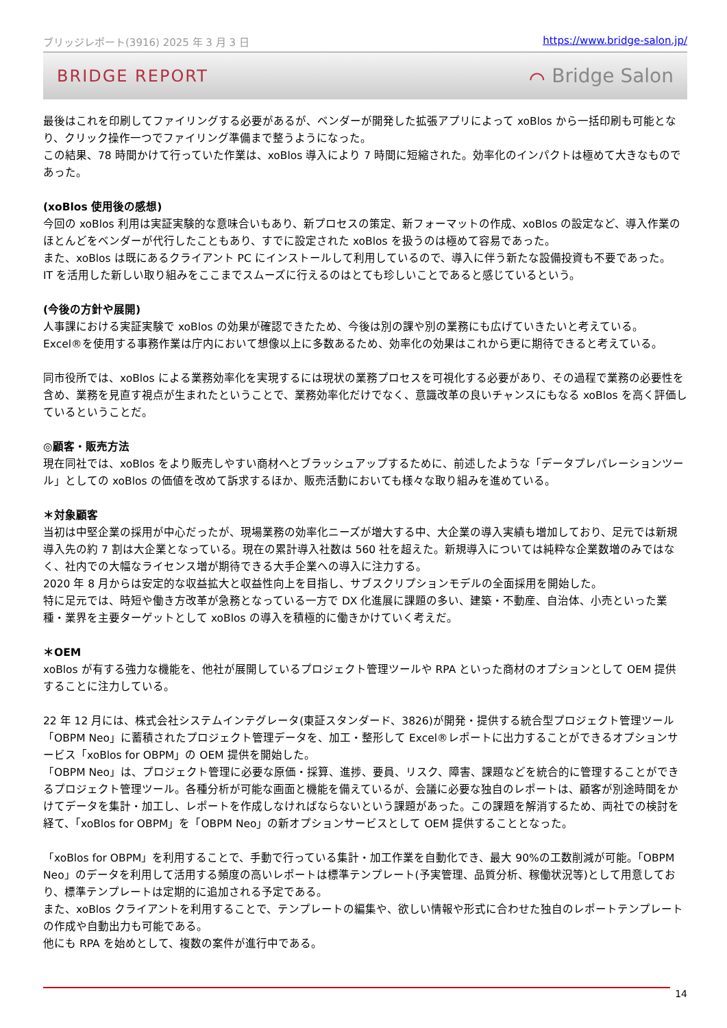ブリッジレポート(3916) 2025 年 3 月 3 日 https://www.bridge-salon.jp/
BRIDGE REPORT ⌒ Bridge Salon
最後はこれを印刷してファイリングする必要があるが、ベンダーが開発した拡張アプリによって xoBlos から一括印刷も可能となり、クリック操作一つでファイリング準備まで整うようになった。
この結果、78 時間かけて行っていた作業は、xoBlos 導入により 7 時間に短縮された。効率化のインパクトは極めて大きなものであった。
(xoBlos 使用後の感想)
今回の xoBlos 利用は実証実験的な意味合いもあり、新プロセスの策定、新フォーマットの作成、xoBlos の設定など、導入作業のほとんどをベンダーが代行したこともあり、すでに設定された xoBlos を扱うのは極めて容易であった。
また、xoBlos は既にあるクライアント PC にインストールして利用しているので、導入に伴う新たな設備投資も不要であった。
IT を活用した新しい取り組みをここまでスムーズに行えるのはとても珍しいことであると感じているという。
(今後の方針や展開)
人事課における実証実験で xoBlos の効果が確認できたため、今後は別の課や別の業務にも広げていきたいと考えている。
Excel®を使用する事務作業は庁内において想像以上に多数あるため、効率化の効果はこれから更に期待できると考えている。
同市役所では、xoBlos による業務効率化を実現するには現状の業務プロセスを可視化する必要があり、その過程で業務の必要性を含め、業務を見直す視点が生まれたということで、業務効率化だけでなく、意識改革の良いチャンスにもなる xoBlos を高く評価しているということだ。
◎顧客・販売方法
現在同社では、xoBlos をより販売しやすい商材へとブラッシュアップするために、前述したような「データプレパレーションツール」としての xoBlos の価値を改めて訴求するほか、販売活動においても様々な取り組みを進めている。
＊対象顧客
当初は中堅企業の採用が中心だったが、現場業務の効率化ニーズが増大する中、大企業の導入実績も増加しており、足元では新規導入先の約 7 割は大企業となっている。現在の累計導入社数は 560 社を超えた。新規導入については純粋な企業数増のみではなく、社内での大幅なライセンス増が期待できる大手企業への導入に注力する。
2020 年 8 月からは安定的な収益拡大と収益性向上を目指し、サブスクリプションモデルの全面採用を開始した。
特に足元では、時短や働き方改革が急務となっている一方で DX 化進展に課題の多い、建築・不動産、自治体、小売といった業種・業界を主要ターゲットとして xoBlos の導入を積極的に働きかけていく考えだ。
＊OEM
xoBlos が有する強力な機能を、他社が展開しているプロジェクト管理ツールや RPA といった商材のオプションとして OEM 提供することに注力している。
22 年 12 月には、株式会社システムインテグレータ(東証スタンダード、3826)が開発・提供する統合型プロジェクト管理ツール「OBPM Neo」に蓄積されたプロジェクト管理データを、加工・整形して Excel®レポートに出力することができるオプションサービス「xoBlos for OBPM」の OEM 提供を開始した。
「OBPM Neo」は、プロジェクト管理に必要な原価・採算、進捗、要員、リスク、障害、課題などを統合的に管理することができるプロジェクト管理ツール。各種分析が可能な画面と機能を備えているが、会議に必要な独自のレポートは、顧客が別途時間をかけてデータを集計・加工し、レポートを作成しなければならないという課題があった。この課題を解消するため、両社での検討を経て、「xoBlos for OBPM」を「OBPM Neo」の新オプションサービスとして OEM 提供することとなった。
「xoBlos for OBPM」を利用することで、手動で行っている集計・加工作業を自動化でき、最大 90%の工数削減が可能。「OBPM Neo」のデータを利用して活用する頻度の高いレポートは標準テンプレート(予実管理、品質分析、稼働状況等)として用意しており、標準テンプレートは定期的に追加される予定である。
また、xoBlos クライアントを利用することで、テンプレートの編集や、欲しい情報や形式に合わせた独自のレポートテンプレートの作成や自動出力も可能である。
他にも RPA を始めとして、複数の案件が進行中である。
14